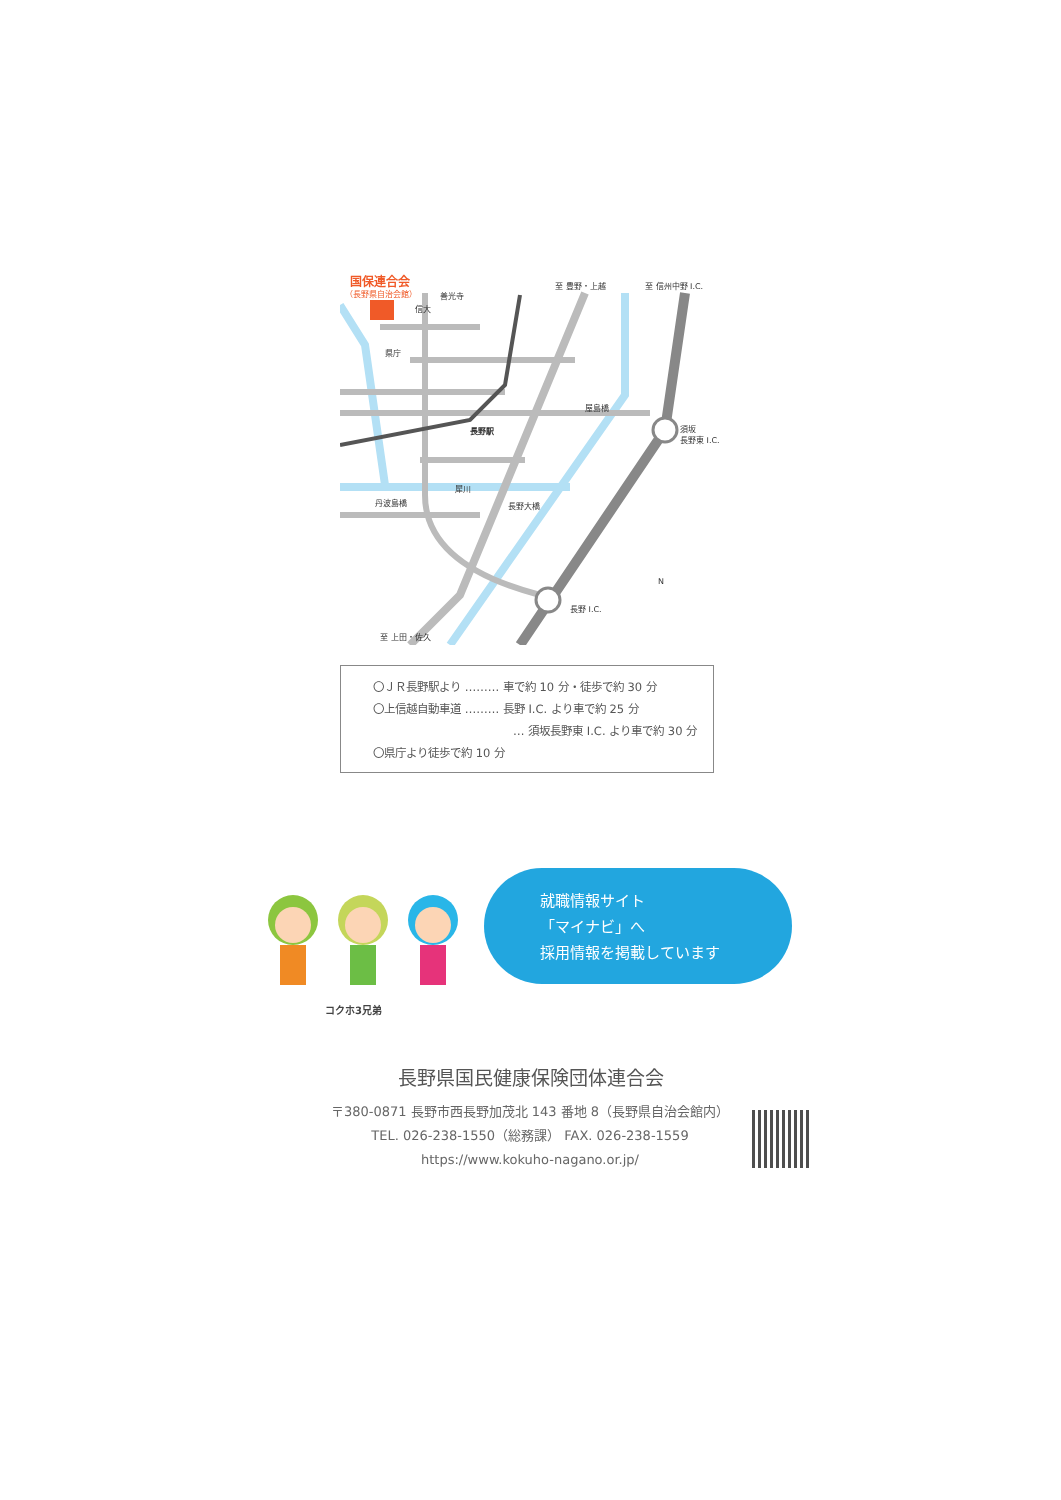国保連合会
（長野県自治会館） 善光寺
信大
県庁
至 豊野・上越 至 信州中野 I.C.
屋島橋
須坂
長野東 I.C.
長野駅
犀川
丹波島橋 長野大橋
長野 I.C.
N
至 上田・佐久
〇ＪＲ長野駅より ……… 車で約 10 分・徒歩で約 30 分
〇上信越自動車道 ……… 長野 I.C. より車で約 25 分
… 須坂長野東 I.C. より車で約 30 分
〇県庁より徒歩で約 10 分
コクホ3兄弟
就職情報サイト
「マイナビ」へ
採用情報を掲載しています
長野県国民健康保険団体連合会
〒380-0871 長野市西長野加茂北 143 番地 8（長野県自治会館内）
TEL. 026-238-1550（総務課） FAX. 026-238-1559
https://www.kokuho-nagano.or.jp/